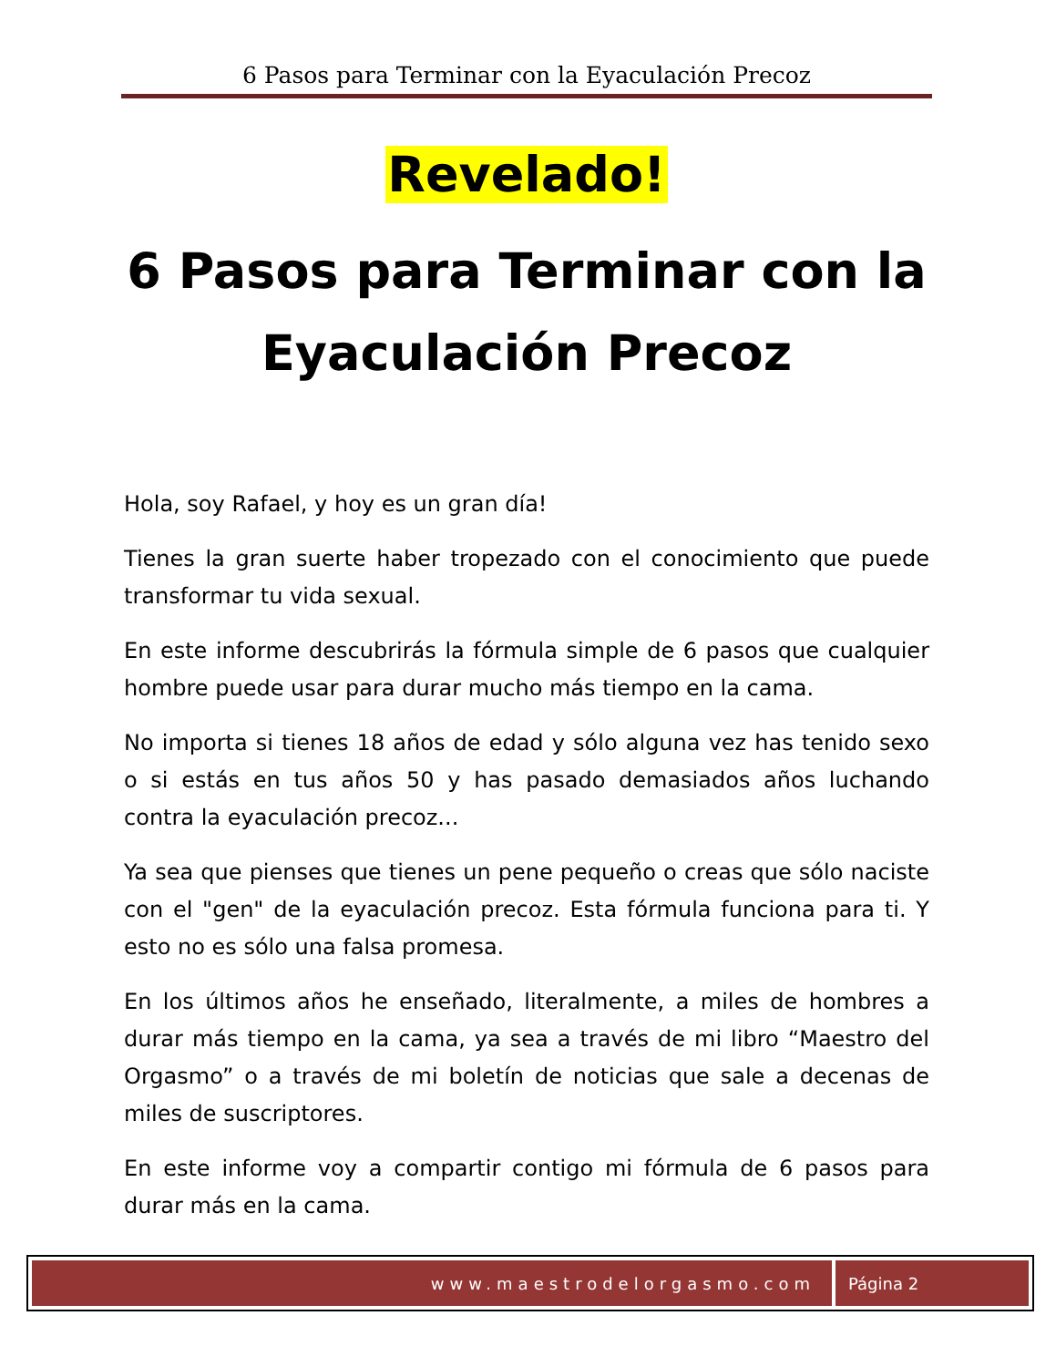6 Pasos para Terminar con la Eyaculación Precoz
Revelado!
6 Pasos para Terminar con la Eyaculación Precoz
Hola, soy Rafael, y hoy es un gran día!
Tienes la gran suerte haber tropezado con el conocimiento que puede transformar tu vida sexual.
En este informe descubrirás la fórmula simple de 6 pasos que cualquier hombre puede usar para durar mucho más tiempo en la cama.
No importa si tienes 18 años de edad y sólo alguna vez has tenido sexo o si estás en tus años 50 y has pasado demasiados años luchando contra la eyaculación precoz...
Ya sea que pienses que tienes un pene pequeño o creas que sólo naciste con el "gen" de la eyaculación precoz. Esta fórmula funciona para ti. Y esto no es sólo una falsa promesa.
En los últimos años he enseñado, literalmente, a miles de hombres a durar más tiempo en la cama, ya sea a través de mi libro “Maestro del Orgasmo” o a través de mi boletín de noticias que sale a decenas de miles de suscriptores.
En este informe voy a compartir contigo mi fórmula de 6 pasos para durar más en la cama.
www.maestrodelorgasmo.com Página 2